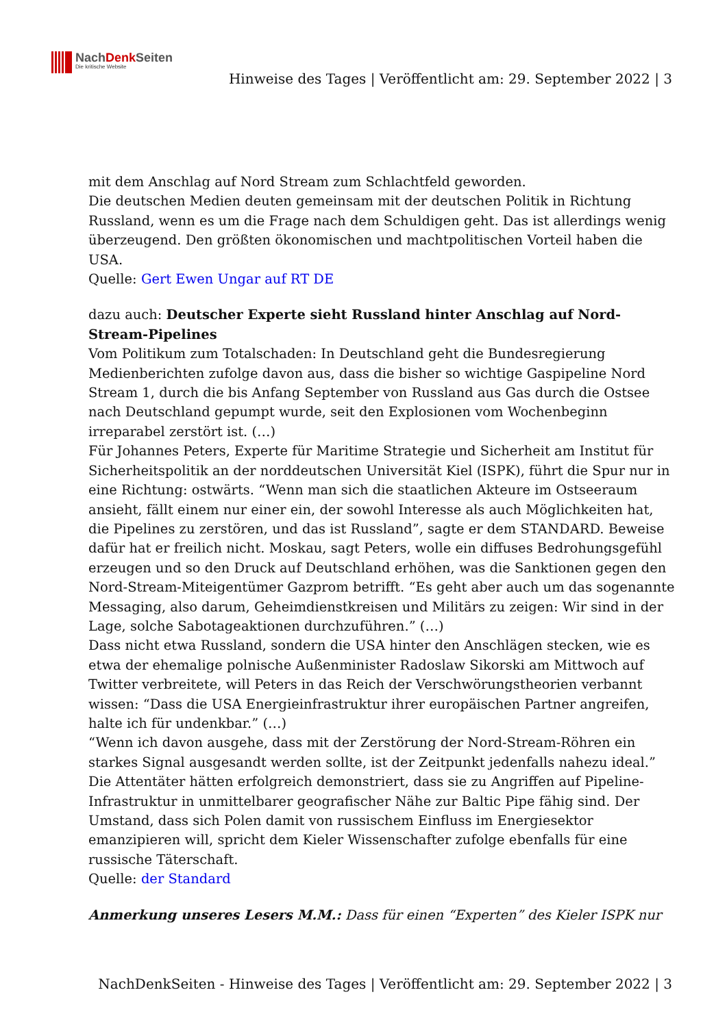NachDenk Seiten
Die kritische Website
Hinweise des Tages | Veröffentlicht am: 29. September 2022 | 3
mit dem Anschlag auf Nord Stream zum Schlachtfeld geworden.
Die deutschen Medien deuten gemeinsam mit der deutschen Politik in Richtung Russland, wenn es um die Frage nach dem Schuldigen geht. Das ist allerdings wenig überzeugend. Den größten ökonomischen und machtpolitischen Vorteil haben die USA.
Quelle: Gert Ewen Ungar auf RT DE
dazu auch: Deutscher Experte sieht Russland hinter Anschlag auf Nord-Stream-Pipelines
Vom Politikum zum Totalschaden: In Deutschland geht die Bundesregierung Medienberichten zufolge davon aus, dass die bisher so wichtige Gaspipeline Nord Stream 1, durch die bis Anfang September von Russland aus Gas durch die Ostsee nach Deutschland gepumpt wurde, seit den Explosionen vom Wochenbeginn irreparabel zerstört ist. (…)
Für Johannes Peters, Experte für Maritime Strategie und Sicherheit am Institut für Sicherheitspolitik an der norddeutschen Universität Kiel (ISPK), führt die Spur nur in eine Richtung: ostwärts. “Wenn man sich die staatlichen Akteure im Ostseeraum ansieht, fällt einem nur einer ein, der sowohl Interesse als auch Möglichkeiten hat, die Pipelines zu zerstören, und das ist Russland”, sagte er dem STANDARD. Beweise dafür hat er freilich nicht. Moskau, sagt Peters, wolle ein diffuses Bedrohungsgefühl erzeugen und so den Druck auf Deutschland erhöhen, was die Sanktionen gegen den Nord-Stream-Miteigentümer Gazprom betrifft. “Es geht aber auch um das sogenannte Messaging, also darum, Geheimdienstkreisen und Militärs zu zeigen: Wir sind in der Lage, solche Sabotageaktionen durchzuführen.” (…)
Dass nicht etwa Russland, sondern die USA hinter den Anschlägen stecken, wie es etwa der ehemalige polnische Außenminister Radoslaw Sikorski am Mittwoch auf Twitter verbreitete, will Peters in das Reich der Verschwörungstheorien verbannt wissen: “Dass die USA Energieinfrastruktur ihrer europäischen Partner angreifen, halte ich für undenkbar.” (…)
“Wenn ich davon ausgehe, dass mit der Zerstörung der Nord-Stream-Röhren ein starkes Signal ausgesandt werden sollte, ist der Zeitpunkt jedenfalls nahezu ideal.” Die Attentäter hätten erfolgreich demonstriert, dass sie zu Angriffen auf Pipeline-Infrastruktur in unmittelbarer geografischer Nähe zur Baltic Pipe fähig sind. Der Umstand, dass sich Polen damit von russischem Einfluss im Energiesektor emanzipieren will, spricht dem Kieler Wissenschafter zufolge ebenfalls für eine russische Täterschaft.
Quelle: der Standard
Anmerkung unseres Lesers M.M.: Dass für einen “Experten” des Kieler ISPK nur
NachDenkSeiten - Hinweise des Tages | Veröffentlicht am: 29. September 2022 | 3